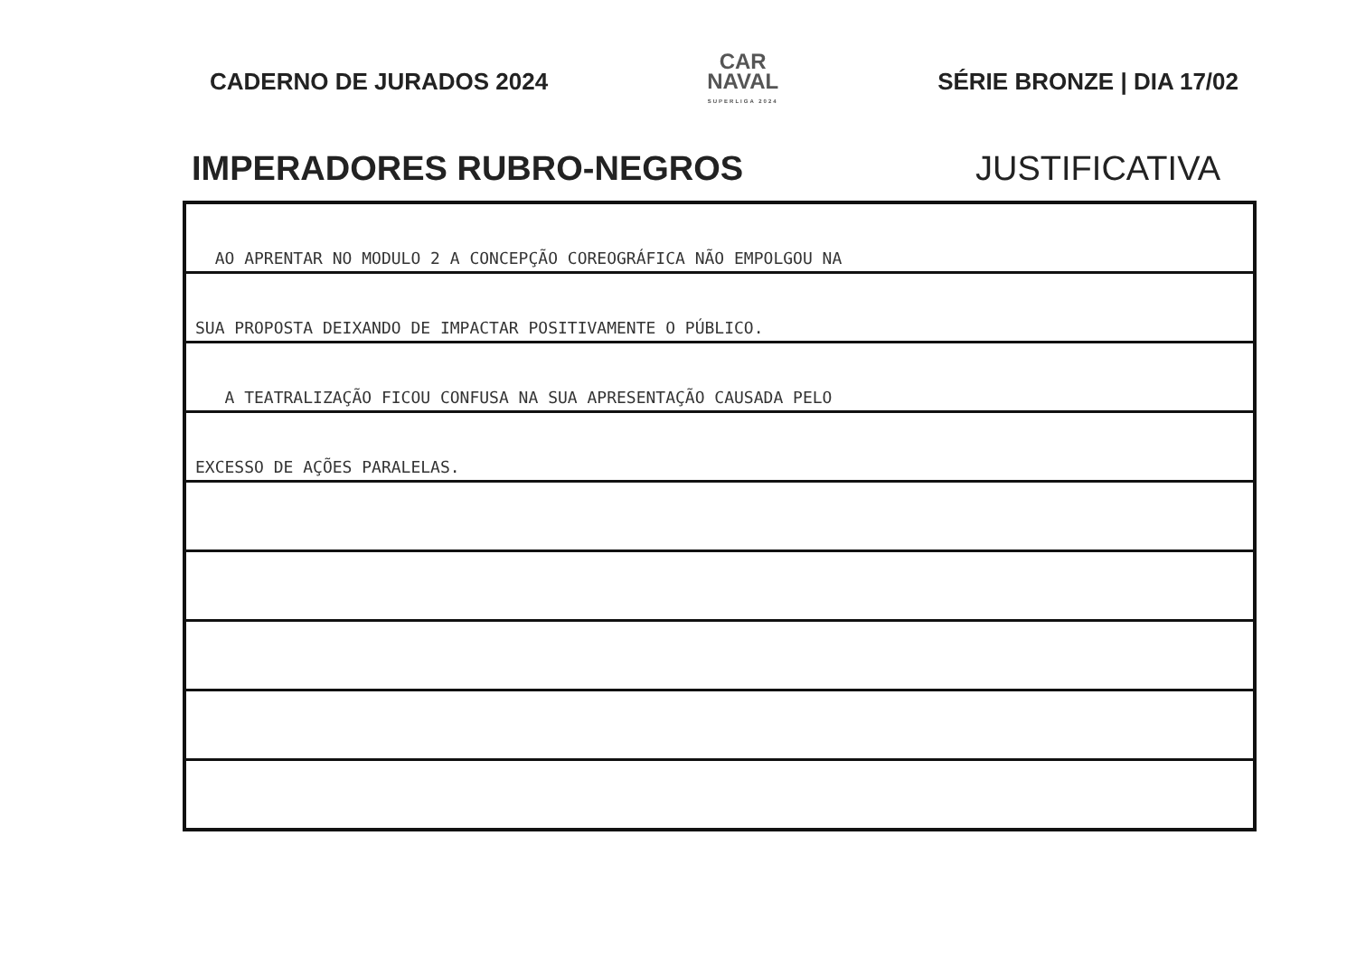CADERNO DE JURADOS 2024
CAR
NAVAL
SUPERLIGA 2024
SÉRIE BRONZE | DIA 17/02
IMPERADORES RUBRO-NEGROS JUSTIFICATIVA
AO APRENTAR NO MODULO 2 A CONCEPÇÃO COREOGRÁFICA NÃO EMPOLGOU NA
SUA PROPOSTA DEIXANDO DE IMPACTAR POSITIVAMENTE O PÚBLICO.
A TEATRALIZAÇÃO FICOU CONFUSA NA SUA APRESENTAÇÃO CAUSADA PELO
EXCESSO DE AÇÕES PARALELAS.